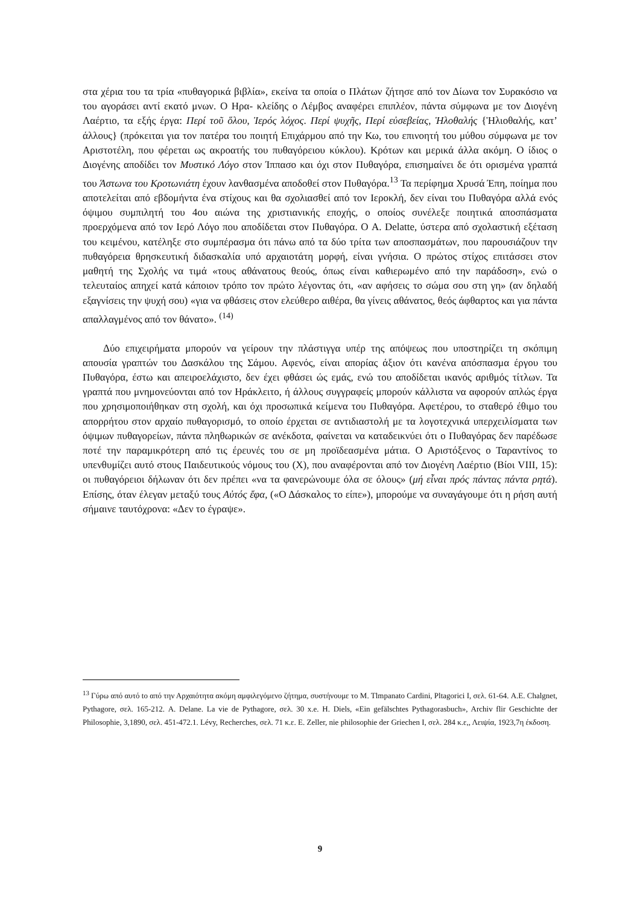στα χέρια του τα τρία «πυθαγορικά βιβλία», εκείνα τα οποία ο Πλάτων ζήτησε από τον Δίωνα τον Συρακόσιο να του αγοράσει αντί εκατό μνων. Ο Ηρα- κλείδης ο Λέμβος αναφέρει επιπλέον, πάντα σύμφωνα με τον Διογένη Λαέρτιο, τα εξής έργα: Περί τοῦ ὅλου, Ἱερός λόχος. Περί ψυχῆς, Περί εὐσεβείας, Ἡλοθαλής {Ἡλιοθαλής, κατ’ άλλους} (πρόκειται για τον πατέρα του ποιητή Επιχάρμου από την Κω, του επινοητή του μύθου σύμφωνα με τον Αριστοτέλη, που φέρεται ως ακροατής του πυθαγόρειου κύκλου). Κρότων και μερικά άλλα ακόμη. Ο ίδιος ο Διογένης αποδίδει τον Μυστικό Λόγο στον Ίππασο και όχι στον Πυθαγόρα, επισημαίνει δε ότι ορισμένα γραπτά του Άστωνα του Κροτωνιάτη έχουν λανθασμένα αποδοθεί στον Πυθαγόρα.<sup>13</sup> Τα περίφημα Χρυσά Έπη, ποίημα που αποτελείται από εβδομήντα ένα στίχους και θα σχολιασθεί από τον Ιεροκλή, δεν είναι του Πυθαγόρα αλλά ενός όψιμου συμπιλητή του 4ου αιώνα της χριστιανικής εποχής, ο οποίος συνέλεξε ποιητικά αποσπάσματα προερχόμενα από τον Ιερό Λόγο που αποδίδεται στον Πυθαγόρα. Ο A. Delatte, ύστερα από σχολαστική εξέταση του κειμένου, κατέληξε στο συμπέρασμα ότι πάνω από τα δύο τρίτα των αποσπασμάτων, που παρουσιάζουν την πυθαγόρεια θρησκευτική διδασκαλία υπό αρχαιοτάτη μορφή, είναι γνήσια. Ο πρώτος στίχος επιτάσσει στον μαθητή της Σχολής να τιμά «τους αθάνατους θεούς, όπως είναι καθιερωμένο από την παράδοση», ενώ ο τελευταίος απηχεί κατά κάποιον τρόπο τον πρώτο λέγοντας ότι, «αν αφήσεις το σώμα σου στη γη» (αν δηλαδή εξαγνίσεις την ψυχή σου) «για να φθάσεις στον ελεύθερο αιθέρα, θα γίνεις αθάνατος, θεός άφθαρτος και για πάντα απαλλαγμένος από τον θάνατο». <sup>(14)</sup>
Δύο επιχειρήματα μπορούν να γείρουν την πλάστιγγα υπέρ της απόψεως που υποστηρίζει τη σκόπιμη απουσία γραπτών του Δασκάλου της Σάμου. Αφενός, είναι απορίας άξιον ότι κανένα απόσπασμα έργου του Πυθαγόρα, έστω και απειροελάχιστο, δεν έχει φθάσει ώς εμάς, ενώ του αποδίδεται ικανός αριθμός τίτλων. Τα γραπτά που μνημονεύονται από τον Ηράκλειτο, ή άλλους συγγραφείς μπορούν κάλλιστα να αφορούν απλώς έργα που χρησιμοποιήθηκαν στη σχολή, και όχι προσωπικά κείμενα του Πυθαγόρα. Αφετέρου, το σταθερό έθιμο του απορρήτου στον αρχαίο πυθαγορισμό, το οποίο έρχεται σε αντιδιαστολή με τα λογοτεχνικά υπερχειλίσματα των όψιμων πυθαγορείων, πάντα πληθωρικών σε ανέκδοτα, φαίνεται να καταδεικνύει ότι ο Πυθαγόρας δεν παρέδωσε ποτέ την παραμικρότερη από τις έρευνές του σε μη προϊδεασμένα μάτια. Ο Αριστόξενος ο Ταραντίνος το υπενθυμίζει αυτό στους Παιδευτικούς νόμους του (X), που αναφέρονται από τον Διογένη Λαέρτιο (Βίοι VIII, 15): οι πυθαγόρειοι δήλωναν ότι δεν πρέπει «να τα φανερώνουμε όλα σε όλους» (μή εἶναι πρός πάντας πάντα ρητά). Επίσης, όταν έλεγαν μεταξύ τους Αὐτός ἔφα, («Ο Δάσκαλος το είπε»), μπορούμε να συναγάγουμε ότι η ρήση αυτή σήμαινε ταυτόχρονα: «Δεν το έγραψε».
<sup>13</sup> Γύρω από αυτό to από την Αρχαιότητα ακόμη αμφιλεγόμενο ζήτημα, συστήνουμε το M. Tlmpanato Cardini, Pltagorici I, σελ. 61-64. A.E. Chalgnet, Pythagore, σελ. 165-212. A. Delane. La vie de Pythagore, σελ. 30 x.e. H. Diels, «Ein gefälschtes Pythagorasbuch», Archiv flir Geschichte der Philosophie, 3,1890, σελ. 451-472.1. Lévy, Recherches, σελ. 71 κ.ε. E. Zeller, nie philosophie der Griechen I, σελ. 284 κ.ε,, Λειψία, 1923,7η έκδοση.
9